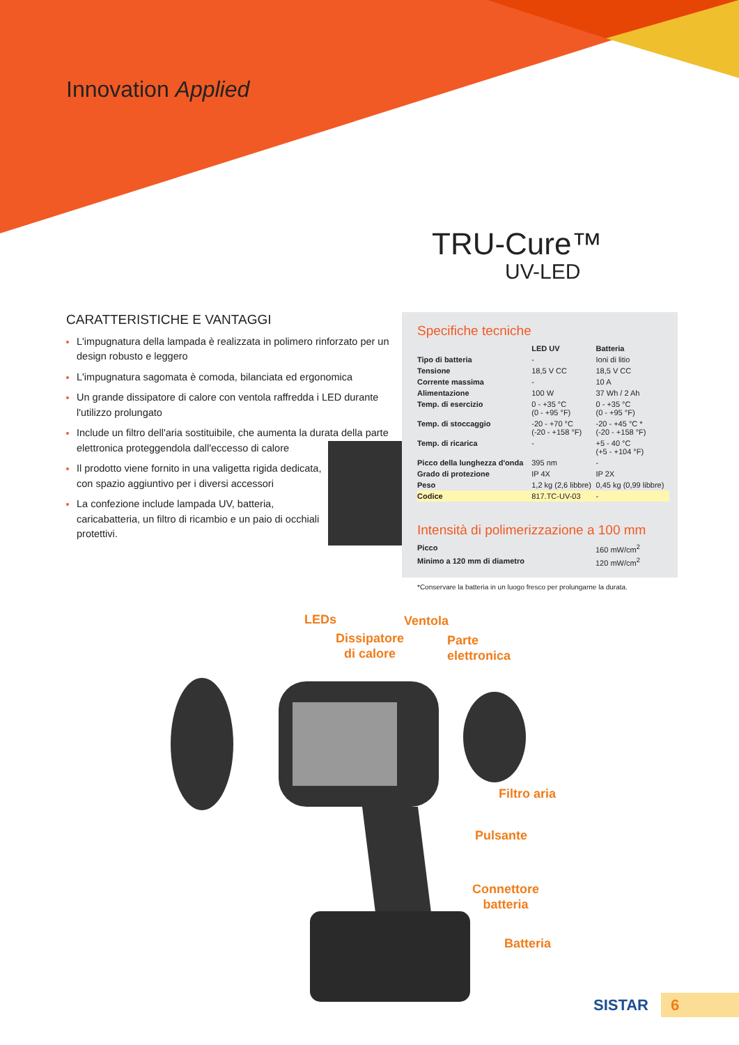Innovation Applied
TRU-Cure™
UV-LED
CARATTERISTICHE E VANTAGGI
L'impugnatura della lampada è realizzata in polimero rinforzato per un design robusto e leggero
L'impugnatura sagomata è comoda, bilanciata ed ergonomica
Un grande dissipatore di calore con ventola raffredda i LED durante l'utilizzo prolungato
Include un filtro dell'aria sostituibile, che aumenta la durata della parte elettronica proteggendola dall'eccesso di calore
Il prodotto viene fornito in una valigetta rigida dedicata, con spazio aggiuntivo per i diversi accessori
La confezione include lampada UV, batteria, caricabatteria, un filtro di ricambio e un paio di occhiali protettivi.
Specifiche tecniche
| | LED UV | Batteria |
| --- | --- | --- |
| Tipo di batteria | - | Ioni di litio |
| Tensione | 18,5 V CC | 18,5 V CC |
| Corrente massima | - | 10 A |
| Alimentazione | 100 W | 37 Wh / 2 Ah |
| Temp. di esercizio | 0 - +35 °C (0 - +95 °F) | 0 - +35 °C (0 - +95 °F) |
| Temp. di stoccaggio | -20 - +70 °C (-20 - +158 °F) | -20 - +45 °C * (-20 - +158 °F) |
| Temp. di ricarica | - | +5 - 40 °C (+5 - +104 °F) |
| Picco della lunghezza d'onda | 395 nm | - |
| Grado di protezione | IP 4X | IP 2X |
| Peso | 1,2 kg (2,6 libbre) | 0,45 kg (0,99 libbre) |
| Codice | 817.TC-UV-03 | - |
Intensità di polimerizzazione a 100 mm
| Picco | 160 mW/cm<sup>2</sup> |
| Minimo a 120 mm di diametro | 120 mW/cm<sup>2</sup> |
*Conservare la batteria in un luogo fresco per prolungarne la durata.
LEDs Ventola
Dissipatore
di calore
Parte
elettronica
Filtro aria
Pulsante
Connettore
batteria
Batteria
SISTAR
6